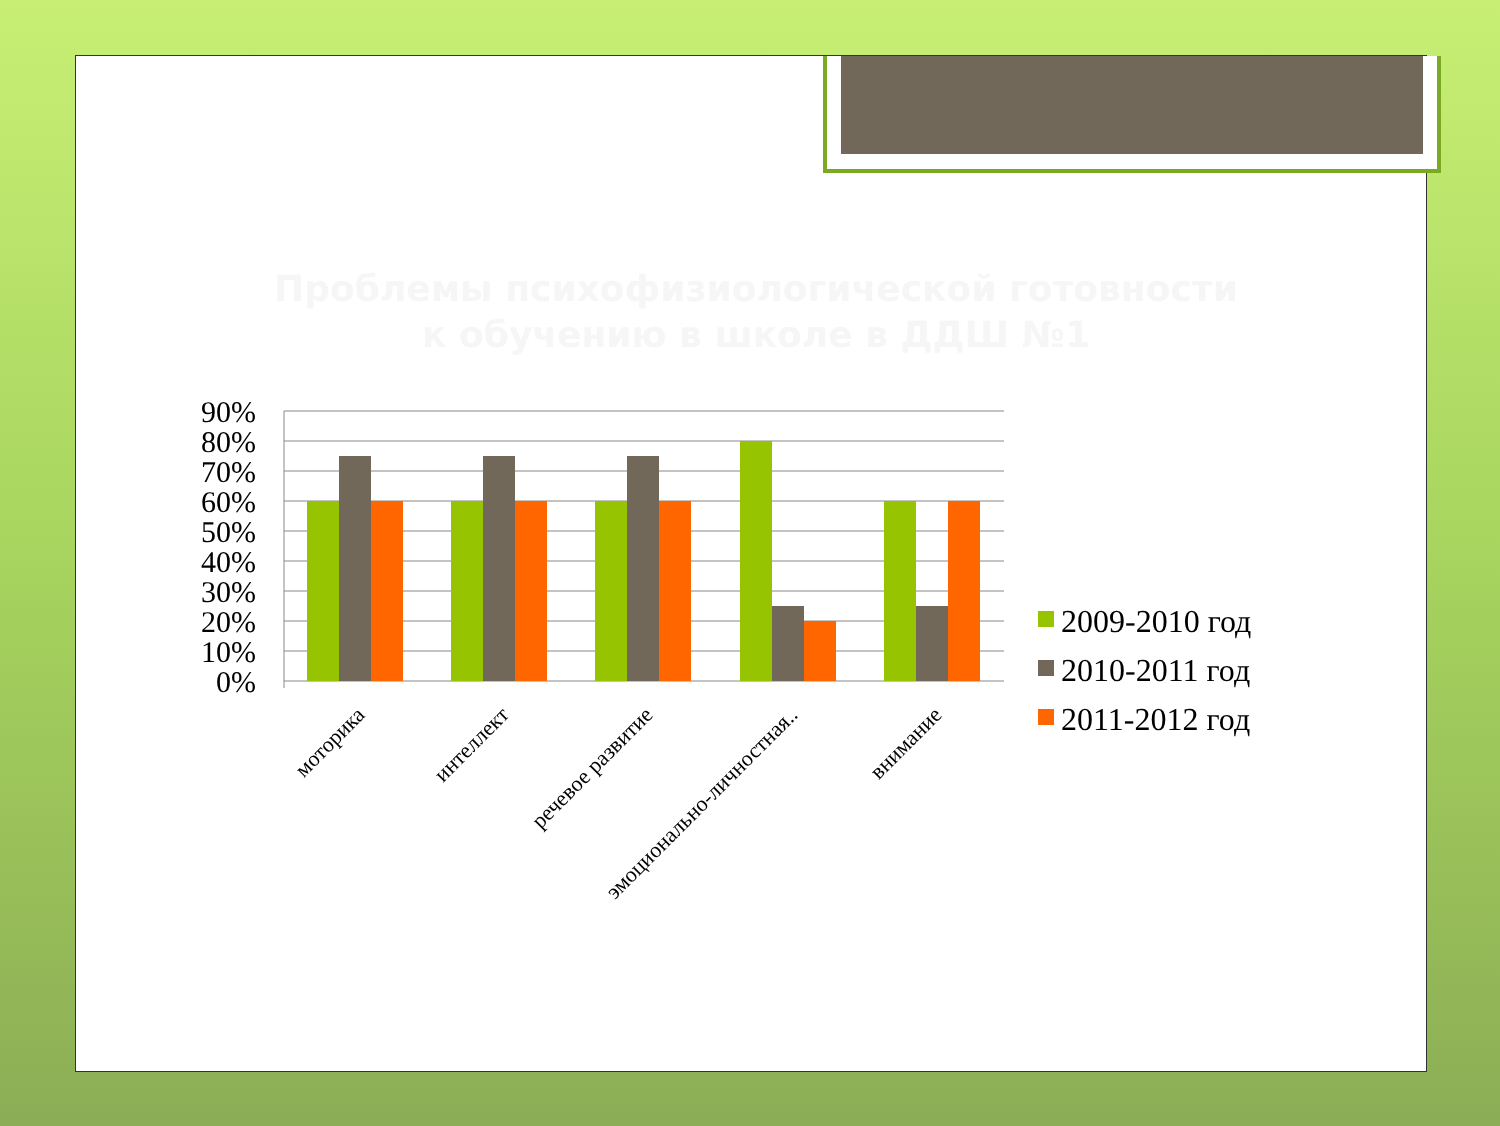Проблемы психофизиологической готовности к обучению в школе в ДДШ №1
90%
80%
70%
60%
50%
40%
30%
20%
10%
0%
моторика
интеллект
речевое развитие
эмоционально-личностная..
внимание
2009-2010 год
2010-2011 год
2011-2012 год